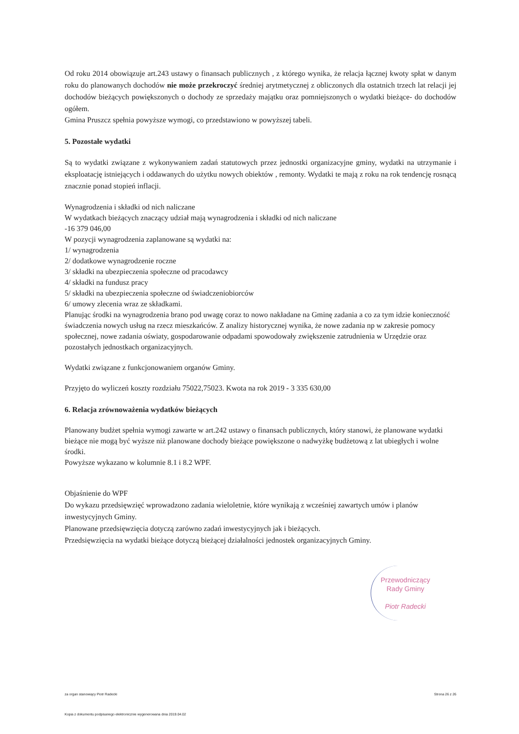Od roku 2014 obowiązuje art.243 ustawy o finansach publicznych , z którego wynika, że relacja łącznej kwoty spłat w danym roku do planowanych dochodów nie może przekroczyć średniej arytmetycznej z obliczonych dla ostatnich trzech lat relacji jej dochodów bieżących powiększonych o dochody ze sprzedaży majątku oraz pomniejszonych o wydatki bieżące- do dochodów ogółem.
Gmina Pruszcz spełnia powyższe wymogi, co przedstawiono w powyższej tabeli.
5. Pozostałe wydatki
Są to wydatki związane z wykonywaniem zadań statutowych przez jednostki organizacyjne gminy, wydatki na utrzymanie i eksploatację istniejących i oddawanych do użytku nowych obiektów , remonty. Wydatki te mają z roku na rok tendencję rosnącą znacznie ponad stopień inflacji.
Wynagrodzenia i składki od nich naliczane
W wydatkach bieżących znaczący udział mają wynagrodzenia i składki od nich naliczane
-16 379 046,00
W pozycji wynagrodzenia zaplanowane są wydatki na:
1/ wynagrodzenia
2/ dodatkowe wynagrodzenie roczne
3/ składki na ubezpieczenia społeczne od pracodawcy
4/ składki na fundusz pracy
5/ składki na ubezpieczenia społeczne od świadczeniobiorców
6/ umowy zlecenia wraz ze składkami.
Planując środki na wynagrodzenia brano pod uwagę coraz to nowo nakładane na Gminę zadania a co za tym idzie konieczność świadczenia nowych usług na rzecz mieszkańców. Z analizy historycznej wynika, że nowe zadania np w zakresie pomocy społecznej, nowe zadania oświaty, gospodarowanie odpadami spowodowały zwiększenie zatrudnienia w Urzędzie oraz pozostałych jednostkach organizacyjnych.
Wydatki związane z funkcjonowaniem organów Gminy.
Przyjęto do wyliczeń koszty rozdziału 75022,75023. Kwota na rok 2019 - 3 335 630,00
6. Relacja zrównoważenia wydatków bieżących
Planowany budżet spełnia wymogi zawarte w art.242 ustawy o finansach publicznych, który stanowi, że planowane wydatki bieżące nie mogą być wyższe niż planowane dochody bieżące powiększone o nadwyżkę budżetową z lat ubiegłych i wolne środki.
Powyższe wykazano w kolumnie 8.1 i 8.2 WPF.
Objaśnienie do WPF
Do wykazu przedsięwzięć wprowadzono zadania wieloletnie, które wynikają z wcześniej zawartych umów i planów inwestycyjnych Gminy.
Planowane przedsięwzięcia dotyczą zarówno zadań inwestycyjnych jak i bieżących.
Przedsięwzięcia na wydatki bieżące dotyczą bieżącej działalności jednostek organizacyjnych Gminy.
Przewodniczący
Rady Gminy
Piotr Radecki
za organ stanowiący Piotr Radecki Strona 26 z 26
Kopia z dokumentu podpisanego elektronicznie wygenerowana dnia 2019.04.02